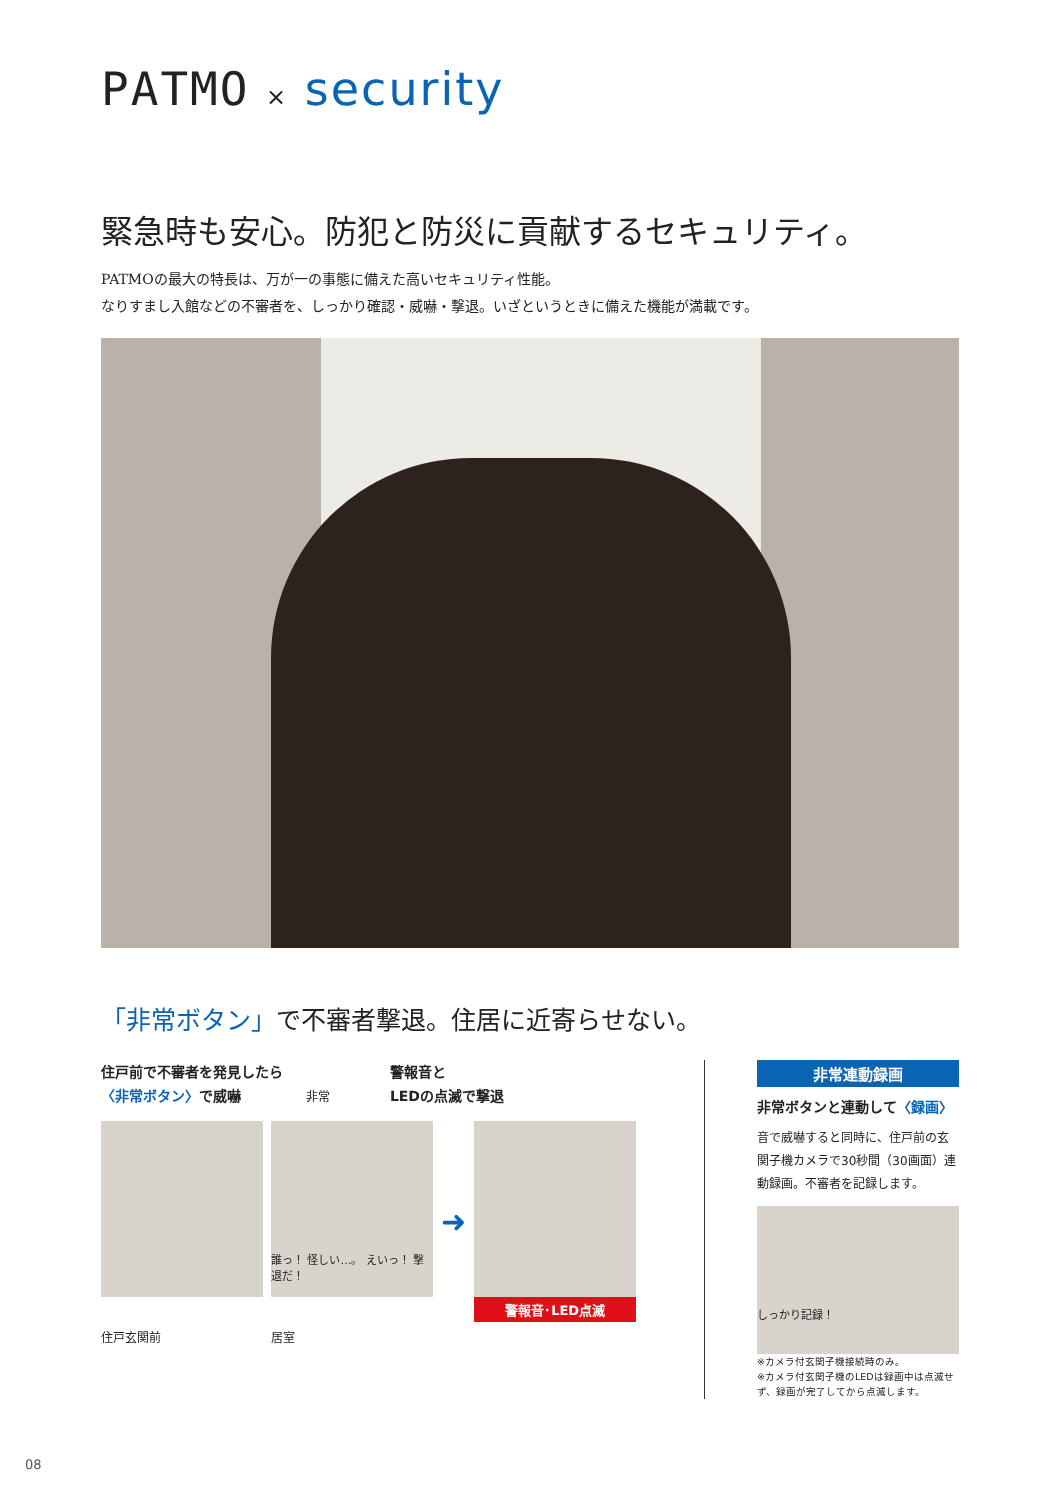PATMO × security
緊急時も安心。防犯と防災に貢献するセキュリティ。
PATMOの最大の特長は、万が一の事態に備えた高いセキュリティ性能。
なりすまし入館などの不審者を、しっかり確認・威嚇・撃退。いざというときに備えた機能が満載です。
「非常ボタン」で不審者撃退。住居に近寄らせない。
住戸前で不審者を発見したら
〈非常ボタン〉で威嚇 非常
警報音と
LEDの点滅で撃退
誰っ！ 怪しい…。 えいっ！ 撃退だ！
➜
警報音･LED点滅
住戸玄関前 居室
非常連動録画
非常ボタンと連動して〈録画〉
音で威嚇すると同時に、住戸前の玄関子機カメラで30秒間（30画面）連動録画。不審者を記録します。
しっかり記録！
※カメラ付玄関子機接続時のみ。
※カメラ付玄関子機のLEDは録画中は点滅せず、録画が完了してから点滅します。
08